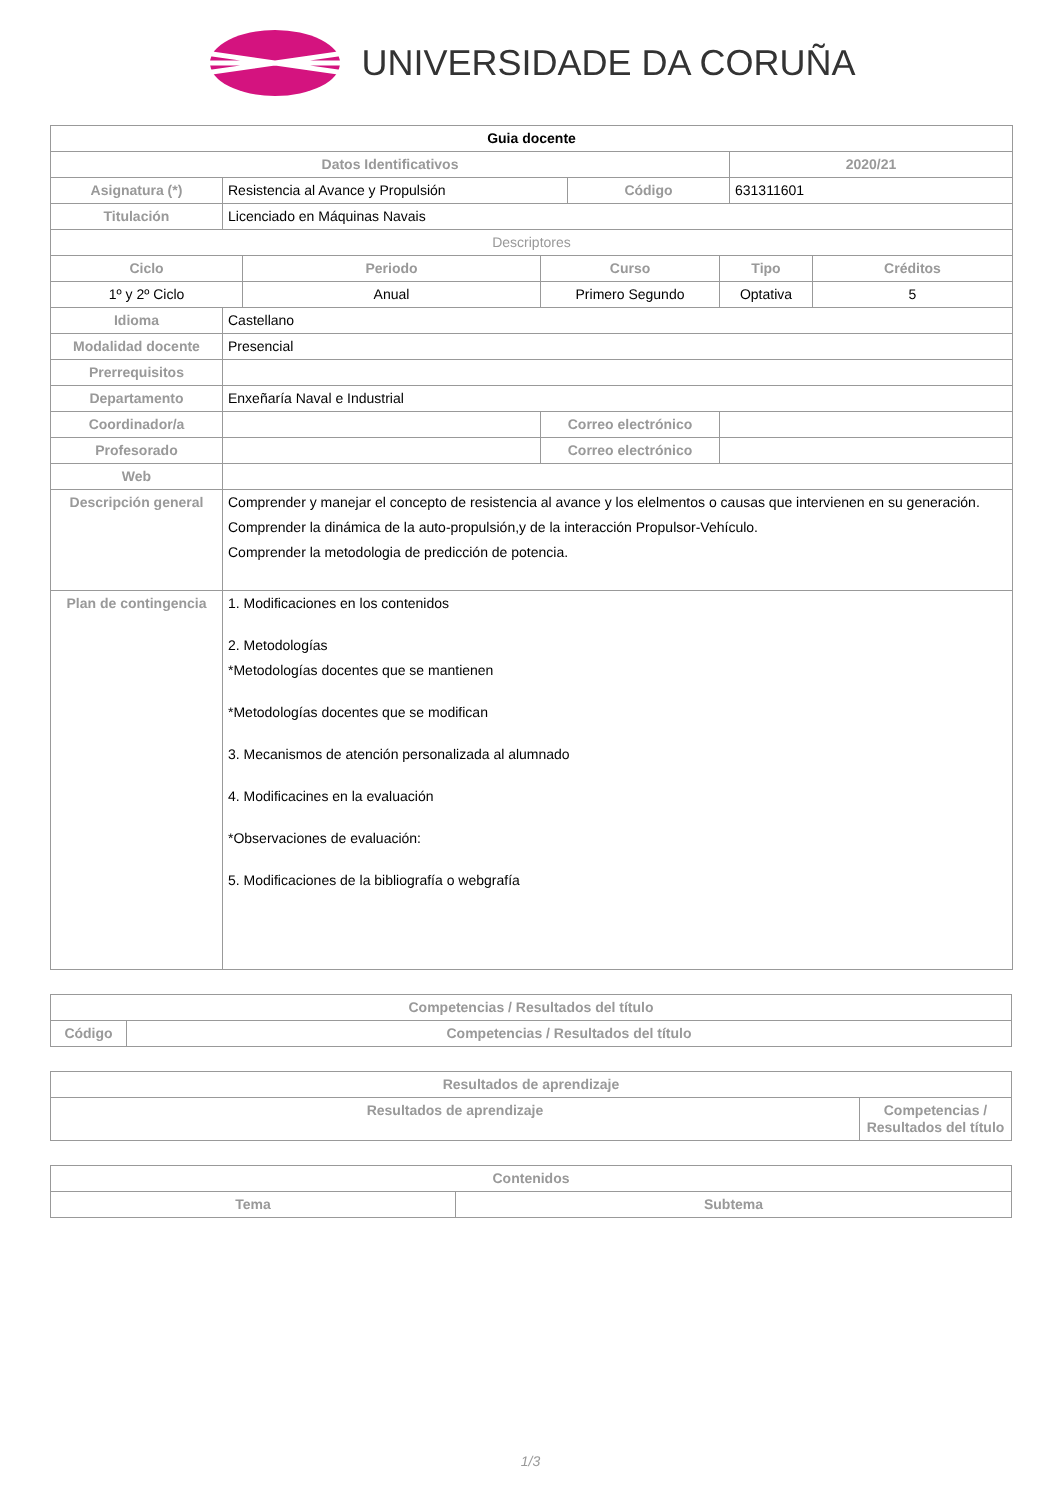UNIVERSIDADE DA CORUÑA
| Guia docente | | | | | | | |
| --- | --- | --- | --- | --- | --- | --- | --- |
| Datos Identificativos | | | | | | 2020/21 | |
| Asignatura (*) | Resistencia al Avance y Propulsión | | | Código | | 631311601 | |
| Titulación | Licenciado en Máquinas Navais | | | | | | |
| Descriptores | | | | | | | |
| Ciclo | | Periodo | Curso | | Tipo | | Créditos |
| 1º y 2º Ciclo | | Anual | Primero Segundo | | Optativa | | 5 |
| Idioma | Castellano | | | | | | |
| Modalidad docente | Presencial | | | | | | |
| Prerrequisitos | | | | | | | |
| Departamento | Enxeñaría Naval e Industrial | | | | | | |
| Coordinador/a | | | Correo electrónico | | | | |
| Profesorado | | | Correo electrónico | | | | |
| Web | | | | | | | |
| Descripción general | Comprender y manejar el concepto de resistencia al avance y los elelmentos o causas que intervienen en su generación. Comprender la dinámica de la auto-propulsión,y de la interacción Propulsor-Vehículo. Comprender la metodologia de predicción de potencia. | | | | | | |
| Plan de contingencia | 1. Modificaciones en los contenidos 2. Metodologías *Metodologías docentes que se mantienen *Metodologías docentes que se modifican 3. Mecanismos de atención personalizada al alumnado 4. Modificacines en la evaluación *Observaciones de evaluación: 5. Modificaciones de la bibliografía o webgrafía | | | | | | |
| Competencias / Resultados del título | |
| --- | --- |
| Código | Competencias / Resultados del título |
| Resultados de aprendizaje | |
| --- | --- |
| Resultados de aprendizaje | Competencias / Resultados del título |
| Contenidos | |
| --- | --- |
| Tema | Subtema |
1/3